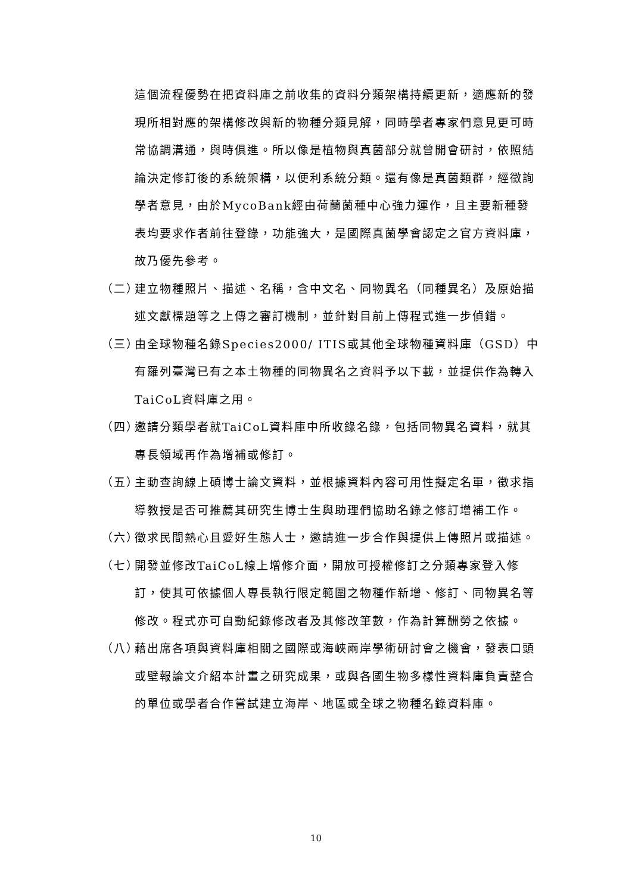這個流程優勢在把資料庫之前收集的資料分類架構持續更新，適應新的發現所相對應的架構修改與新的物種分類見解，同時學者專家們意見更可時常協調溝通，與時俱進。所以像是植物與真菌部分就曾開會研討，依照結論決定修訂後的系統架構，以便利系統分類。還有像是真菌類群，經徵詢學者意見，由於MycoBank經由荷蘭菌種中心強力運作，且主要新種發表均要求作者前往登錄，功能強大，是國際真菌學會認定之官方資料庫，故乃優先參考。
（二） 建立物種照片、描述、名稱，含中文名、同物異名（同種異名）及原始描述文獻標題等之上傳之審訂機制，並針對目前上傳程式進一步偵錯。
（三） 由全球物種名錄Species2000/ ITIS或其他全球物種資料庫（GSD）中有羅列臺灣已有之本土物種的同物異名之資料予以下載，並提供作為轉入TaiCoL資料庫之用。
（四） 邀請分類學者就TaiCoL資料庫中所收錄名錄，包括同物異名資料，就其專長領域再作為增補或修訂。
（五） 主動查詢線上碩博士論文資料，並根據資料內容可用性擬定名單，徵求指導教授是否可推薦其研究生博士生與助理們協助名錄之修訂增補工作。
（六） 徵求民間熱心且愛好生態人士，邀請進一步合作與提供上傳照片或描述。
（七） 開發並修改TaiCoL線上增修介面，開放可授權修訂之分類專家登入修訂，使其可依據個人專長執行限定範圍之物種作新增、修訂、同物異名等修改。程式亦可自動紀錄修改者及其修改筆數，作為計算酬勞之依據。
（八） 藉出席各項與資料庫相關之國際或海峽兩岸學術研討會之機會，發表口頭或壁報論文介紹本計畫之研究成果，或與各國生物多樣性資料庫負責整合的單位或學者合作嘗試建立海岸、地區或全球之物種名錄資料庫。
10